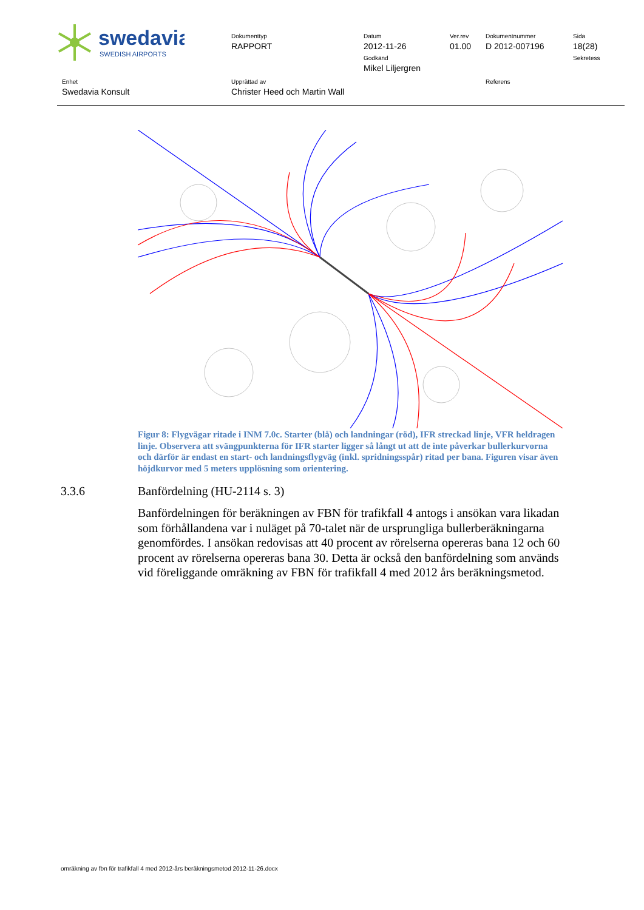swedavia
SWEDISH AIRPORTS
Dokumenttyp
RAPPORT
Datum
2012-11-26
Godkänd
Mikel Liljergren
Ver.rev
01.00
Dokumentnummer
D 2012-007196
Sida
18(28)
Sekretess
Enhet
Swedavia Konsult
Upprättad av
Christer Heed och Martin Wall
Referens
Figur 8: Flygvägar ritade i INM 7.0c. Starter (blå) och landningar (röd), IFR streckad linje, VFR heldragen linje. Observera att svängpunkterna för IFR starter ligger så långt ut att de inte påverkar bullerkurvorna och därför är endast en start- och landningsflygväg (inkl. spridningsspår) ritad per bana. Figuren visar även höjdkurvor med 5 meters upplösning som orientering.
3.3.6 Banfördelning (HU-2114 s. 3)
Banfördelningen för beräkningen av FBN för trafikfall 4 antogs i ansökan vara likadan som förhållandena var i nuläget på 70-talet när de ursprungliga bullerberäkningarna genomfördes. I ansökan redovisas att 40 procent av rörelserna opereras bana 12 och 60 procent av rörelserna opereras bana 30. Detta är också den banfördelning som används vid föreliggande omräkning av FBN för trafikfall 4 med 2012 års beräkningsmetod.
omräkning av fbn för trafikfall 4 med 2012-års beräkningsmetod 2012-11-26.docx